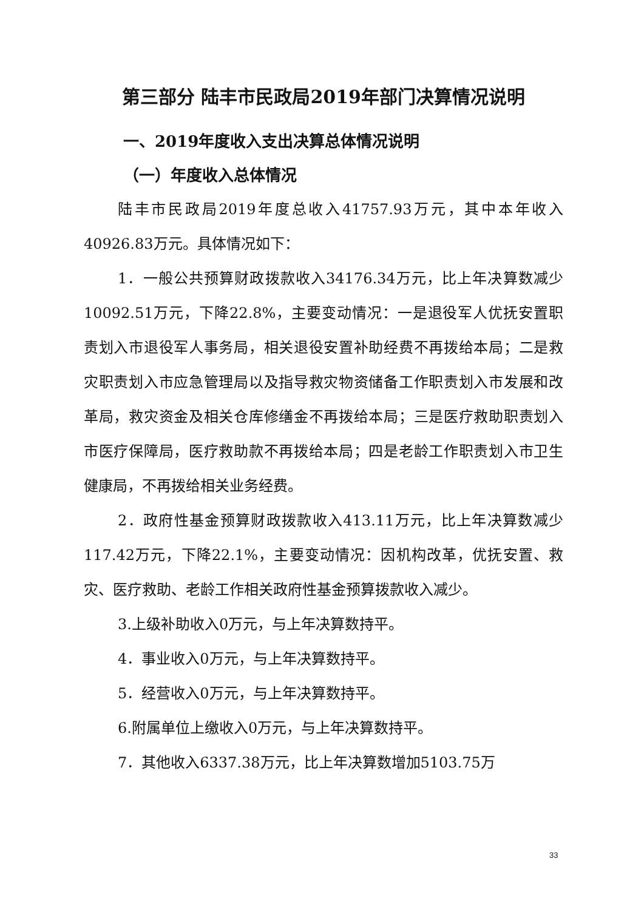第三部分 陆丰市民政局2019年部门决算情况说明
一、2019年度收入支出决算总体情况说明
（一）年度收入总体情况
陆丰市民政局2019年度总收入41757.93万元，其中本年收入40926.83万元。具体情况如下：
1．一般公共预算财政拨款收入34176.34万元，比上年决算数减少10092.51万元，下降22.8%，主要变动情况：一是退役军人优抚安置职责划入市退役军人事务局，相关退役安置补助经费不再拨给本局；二是救灾职责划入市应急管理局以及指导救灾物资储备工作职责划入市发展和改革局，救灾资金及相关仓库修缮金不再拨给本局；三是医疗救助职责划入市医疗保障局，医疗救助款不再拨给本局；四是老龄工作职责划入市卫生健康局，不再拨给相关业务经费。
2．政府性基金预算财政拨款收入413.11万元，比上年决算数减少117.42万元，下降22.1%，主要变动情况：因机构改革，优抚安置、救灾、医疗救助、老龄工作相关政府性基金预算拨款收入减少。
3.上级补助收入0万元，与上年决算数持平。
4．事业收入0万元，与上年决算数持平。
5．经营收入0万元，与上年决算数持平。
6.附属单位上缴收入0万元，与上年决算数持平。
7．其他收入6337.38万元，比上年决算数增加5103.75万
33